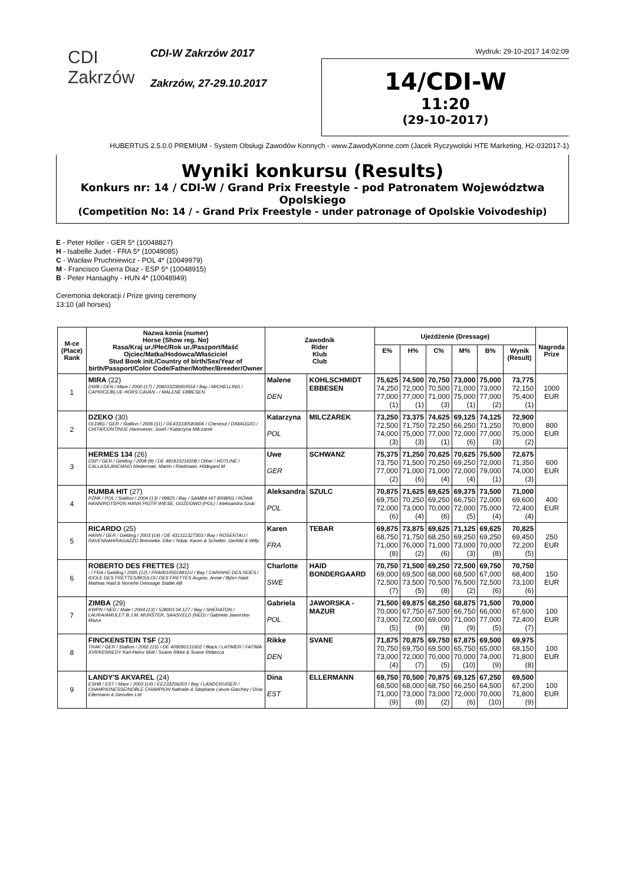CDI
Zakrzów
CDI-W Zakrzów 2017
Zakrzów, 27-29.10.2017
Wydruk: 29-10-2017 14:02:09
14/CDI-W
11:20
(29-10-2017)
HUBERTUS 2.5.0.0 PREMIUM - System Obsługi Zawodów Konnych - www.ZawodyKonne.com (Jacek Ryczywolski HTE Marketing, H2-032017-1)
Wyniki konkursu (Results)
Konkurs nr: 14 / CDI-W / Grand Prix Freestyle - pod Patronatem Województwa Opolskiego
(Competition No: 14 / - Grand Prix Freestyle - under patronage of Opolskie Voivodeship)
E - Peter Holler - GER 5* (10048827)
H - Isabelle Judet - FRA 5* (10049085)
C - Wacław Pruchniewicz - POL 4* (10049979)
M - Francisco Guerra Diaz - ESP 5* (10048915)
B - Peter Hansaghy - HUN 4* (10048949)
Ceremonia dekoracji / Prize giving ceremony
13:10 (all horses)
| M-ce (Place) Rank | Nazwa konia (numer) Horse (Show reg. No) Rasa/Kraj ur./Płeć/Rok ur./Paszport/Maść Ojciec/Matka/Hodowca/Właściciel Stud Book init./Country of birth/Sex/Year of birth/Passport/Color Code/Father/Mother/Breeder/Owner | Zawodnik Rider Klub Club | | Ujeżdżenie (Dressage) | | | | | | Nagroda Prize |
| --- | --- | --- | --- | --- | --- | --- | --- | --- | --- | --- |
| | | | | E% | H% | C% | M% | B% | Wynik (Result) | |
| 1 | MIRA (22) DWB / DEN / Mare / 2000 (17) / 208333200003554 / Bay / MICHELLINO / CAPRICE/BLUE HORS CAVAN - / MALENE EBBESEN | Malene DEN | KOHLSCHMIDT EBBESEN | 75,625 74,250 77,000 (1) | 74,500 72,000 77,000 (1) | 70,750 70,500 71,000 (3) | 73,000 71,000 75,000 (1) | 75,000 73,000 77,000 (2) | 73,775 72,150 75,400 (1) | 1000 EUR |
| 2 | DZEKO (30) OLDBG / GER / Stallion / 2006 (11) / DE433330583606 / Chestnut / DIMAGGIO / CHITA/CONTINUE Hannoever, Josef / Katarzyna Milczarek | Katarzyna POL | MILCZAREK | 73,250 72,500 74,000 (3) | 73,375 71,750 75,000 (3) | 74,625 72,250 77,000 (1) | 69,125 66,250 72,000 (6) | 74,125 71,250 77,000 (3) | 72,900 70,800 75,000 (2) | 800 EUR |
| 3 | HERMES 134 (26) DSP / GER / Gelding / 2008 (9) / DE 481810216508 / Other / HOTLINE / CALLAS/LANCIANO Niedermair, Martin / Riedmaier, Hildegard M. | Uwe GER | SCHWANZ | 75,375 73,750 77,000 (2) | 71,250 71,500 71,000 (6) | 70,625 70,250 71,000 (4) | 70,625 69,250 72,000 (4) | 75,500 72,000 79,000 (1) | 72,675 71,350 74,000 (3) | 600 EUR |
| 4 | RUMBA HIT (27) PZHK / POL / Stallion / 2004 (13) / 09825 / Bay / SAMBA HIT BRBRG / RÓWA HANN/ROTSPON HANN PIOTR WIESE, GOZDOWO (POL) / Aleksandra Szulc | Aleksandra POL | SZULC | 70,875 69,750 72,000 (6) | 71,625 70,250 73,000 (4) | 69,625 69,250 70,000 (6) | 69,375 66,750 72,000 (5) | 73,500 72,000 75,000 (4) | 71,000 69,600 72,400 (4) | 400 EUR |
| 5 | RICARDO (25) HANN / GER / Gelding / 2003 (14) / DE 431311327303 / Bay / ROSENTAU / RAVENNAH/RAGAZZO Brenneke, Elke / Tebar, Karen & Schetter, Gerhild & Willy | Karen FRA | TEBAR | 69,875 68,750 71,000 (8) | 73,875 71,750 76,000 (2) | 69,625 68,250 71,000 (6) | 71,125 69,250 73,000 (3) | 69,625 69,250 70,000 (8) | 70,825 69,450 72,200 (5) | 250 EUR |
| 6 | ROBERTO DES FRETTES (32) - / FRA / Gelding / 2005 (12) / FRA00105018811U / Bay / CARINHO DES NOES / IDOLE DES FRETTES/BOULOU DES FRETTES Augras, Annie / Björn Haid, Mathias Haid & Norrehe Dressage Stable AB | Charlotte SWE | HAID BONDERGAARD | 70,750 69,000 72,500 (7) | 71,500 69,500 73,500 (5) | 69,250 68,000 70,500 (8) | 72,500 68,500 76,500 (2) | 69,750 67,000 72,500 (6) | 70,750 68,400 73,100 (6) | 150 EUR |
| 7 | ZIMBA (29) KWPN / NED / Male / 2004 (13) / 528003 04.127 / Bay / SHERATON / LAURA/AMULET B.J.M. MUNSTER, SAASVELD (NED) / Gabriela Jaworska-Mazur | Gabriela POL | JAWORSKA - MAZUR | 71,500 70,000 73,000 (5) | 69,875 67,750 72,000 (9) | 68,250 67,500 69,000 (9) | 68,875 66,750 71,000 (9) | 71,500 66,000 77,000 (5) | 70,000 67,600 72,400 (7) | 100 EUR |
| 8 | FINCKENSTEIN TSF (23) TRAK / GER / Stallion / 2002 (15) / DE 409090131602 / Black / LATIMER / FATIMA XVII/KENNEDY Karl-Heinz Moll / Svane Rikke & Svane Rebecca | Rikke DEN | SVANE | 71,875 70,750 73,000 (4) | 70,875 69,750 72,000 (7) | 69,750 69,500 70,000 (5) | 67,875 65,750 70,000 (10) | 69,500 65,000 74,000 (9) | 69,975 68,150 71,800 (8) | 100 EUR |
| 9 | LANDY'S AKVAREL (24) ESHB / EST / Mare / 2003 (14) / EE233206203 / Bay / LANDCRUISER / CHAMPIONESSE/NOBLE CHAMPION Nathalie & Stephane Lieure-Garchey / Dina Ellermann & Genofen Ltd | Dina EST | ELLERMANN | 69,750 68,500 71,000 (9) | 70,500 68,000 73,000 (8) | 70,875 68,750 73,000 (2) | 69,125 66,250 72,000 (6) | 67,250 64,500 70,000 (10) | 69,500 67,200 71,800 (9) | 100 EUR |